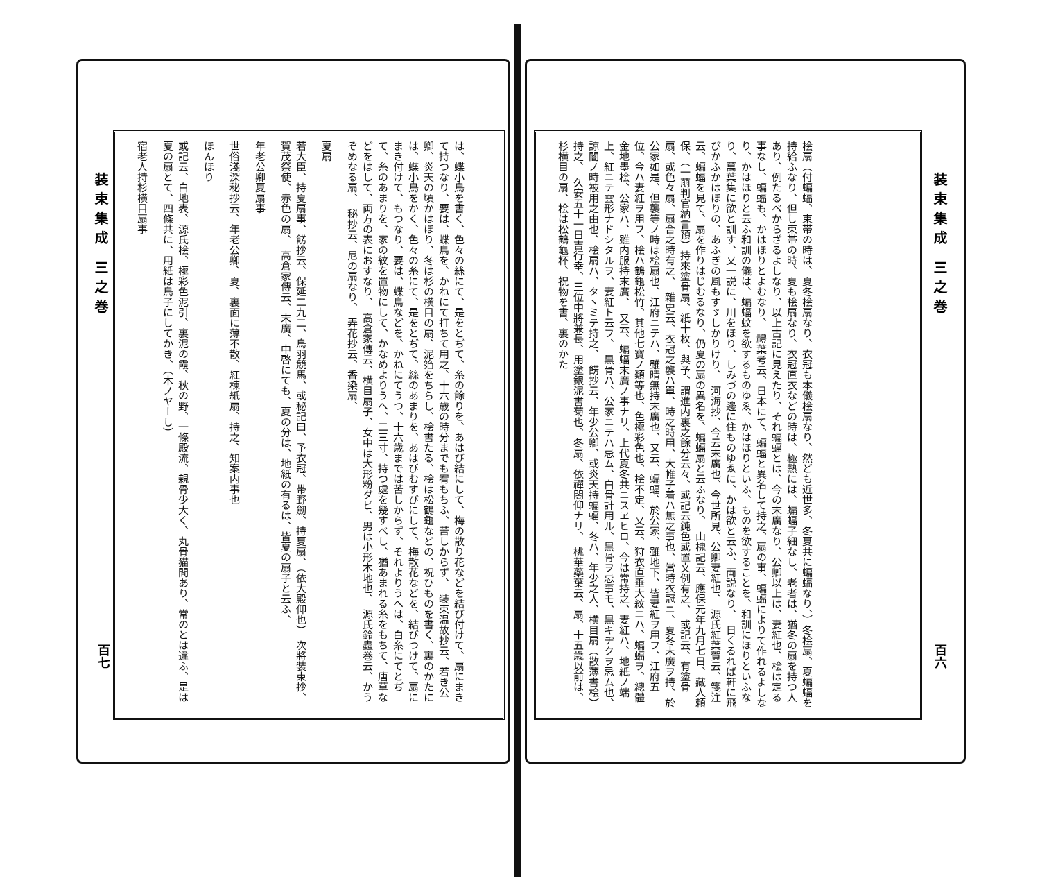装束集成 三之巻
百六
桧扇（付蝙蝠、束帯の時は、夏冬桧扇なり、衣冠も本儀桧扇なり、然ども近世多、冬夏共に蝙蝠なり、）冬桧扇、夏蝙蝠を持給ふなり、但し束帯の時、夏も桧扇なり、衣冠直衣などの時は、極熱には、蝙蝠子細なし、老者は、猶冬の扇を持つ人あり、例たるべからざるよしなり、以上古記に見えたり、それ蝙蝠とは、今の末廣なり、公卿以上は、妻紅也、桧は定る事なし、蝙蝠も、かはほりとよむなり、　禮葉考云、日本にて、蝙蝠と異名して持之、扇の事、蝙蝠によりて作れるよしなり、かはほりと云ふ和訓の儀は、蝙蝠蚊を欲するものゆゑ、かはほりといふ、ものを欲することを、和訓にほりといふなり、萬葉集に欲と訓す、又一説に、川をほり、しみづの邊に住ものゆゑに、かは欲と云ふ、両説なり、　日くるれば軒に飛びかふかはほりの、あふぎの風もすゞしかりけり、　河海抄、今云末廣也、今世所見、公卿妻紅也、　源氏紅葉賀云、箋注云、蝙蝠を見て、扇を作りはじむるなり、仍夏の扇の異名を、蝙蝠扇と云ふなり、　山槐記云、應保元年九月七日、藏人頼保、（一萠判官納言預）持來塗骨扇、紙十枚、與予、謂進内裏之餘分云々、或記云鈍色或置文例有之、　或記云、有塗骨扇、或色々扇、扇合之時有之、　雜史云、衣冠之襲ハ單、時之時用、大帷子着ハ無之事也、當時衣冠ニ、夏冬末廣ヲ持、於公家如是、但襲等ノ時は桧扇也、江府ニテハ、雖晴無持末廣也、又云、蝙蝠、於公家、雖地下、皆妻紅ヲ用フ、江府五位、今ハ妻紅ヲ用フ、桧ハ鶴龜松竹、其他七寶ノ類等也、色極彩色也、桧不定、又云、狩衣直垂大紋ニハ、蝙蝠ヲ、總體金地墨桧、公家ハ、雖内服持末廣、　又云、蝙蝠末廣ノ事ナリ、上代夏冬共ニスヱヒロ、今は常持之、妻紅ハ、地紙ノ端上、紅ニテ雲形ナドシタルヲ、妻紅ト云フ、　黒骨ハ、公家ニテハ忌ム、白骨計用ル、黒骨ヲ忌事モ、黒キヂクヲ忌ム也、諒闇ノ時被用之由也、桧扇ハ、タヽミテ持之、　餝抄云、年少公卿、或炎天持蝙蝠、冬ハ、年少之人、横目扇（散薄書桧）持之、　久安五十一日吉行幸、三位中將兼長、用塗銀泥書菊也、冬扇、依禪閤仰ナリ、　桃華蘂葉云、扇、十五歳以前は、杉横目の扇、桧は松鶴龜杯、祝物を書、裏のかた
装束集成 三之巻
百七
は、蝶小鳥を書く、色々の絲にて、是をとぢて、糸の餘りを、あはび結にして、梅の散り花などを結び付けて、扇にまきて持つなり、要は、蝶鳥を、かねにて打ちて用之、十六歳の時分までも宥もちふ、苦しからず、　装束温故抄云、若き公卿、炎天の頃かはほり、冬は杉の横目の扇、泥箔をちらし、桧書たる、桧は松鶴龜などの、祝ひものを書く、裏のかたには、蝶小鳥をかく、色々の糸にて、是をとぢて、絲のあまりを、あはびむすびにして、梅散花などを、結びつけて、扇にまき付けて、もつなり、要は、蝶鳥などを、かねにてうつ、十六歳までは苦しからず、それよりうへは、白糸にてとぢて、糸のあまりを、家の紋を置物にして、かなめよりうへ、二三寸、持つ處を幾すべし、猶あまれる糸をもちて、唐草などをはして、両方の表におすなり、　高倉家傳云、横目扇子、女中は大形粉ダビ、男は小形木地也、　源氏鈴蟲巻云、かうぞめなる扇、　秘抄云、尼の扇なり、　弄花抄云、香染扇、
夏扇
若大臣、持夏扇事、餝抄云、保延二九二、烏羽競馬、或秘記曰、予衣冠、帯野劒、持夏扇、（依大殿仰也）　次將装束抄、賀茂祭使、赤色の扇、　高倉家傳云、末廣、中啓にても、夏の分は、地紙の有るは、皆夏の扇子と云ふ、
年老公卿夏扇事
世俗淺深秘抄云、年老公卿、夏、裏面に薄不散、紅棟紙扇、持之、知案内事也
ほんほり
或記云、白地表、源氏桧、極彩色泥引、裏泥の霞、秋の野、一條殿流、親骨少大く、丸骨猫間あり、常のとは違ふ、是は夏の扇とて、四條共に、用紙は鳥子にしてかき、（木ノヤーし）
宿老人持杉横目扇事